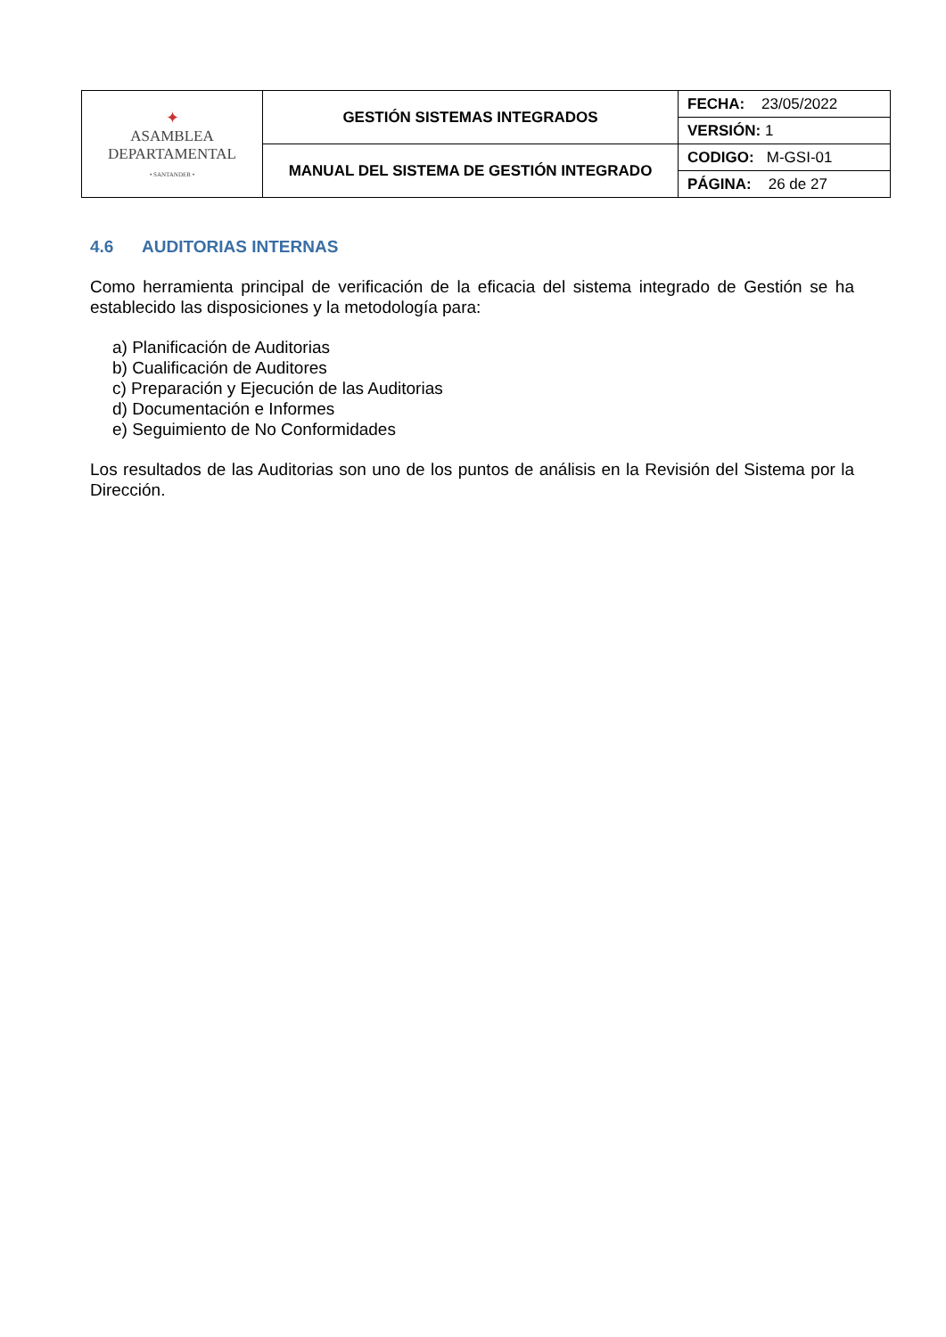| ✦ ASAMBLEA DEPARTAMENTAL • SANTANDER • | GESTIÓN SISTEMAS INTEGRADOS | FECHA: 23/05/2022 |
| | | VERSIÓN: 1 |
| | MANUAL DEL SISTEMA DE GESTIÓN INTEGRADO | CODIGO: M-GSI-01 |
| | | PÁGINA: 26 de 27 |
4.6 AUDITORIAS INTERNAS
Como herramienta principal de verificación de la eficacia del sistema integrado de Gestión se ha establecido las disposiciones y la metodología para:
a) Planificación de Auditorias
b) Cualificación de Auditores
c) Preparación y Ejecución de las Auditorias
d) Documentación e Informes
e) Seguimiento de No Conformidades
Los resultados de las Auditorias son uno de los puntos de análisis en la Revisión del Sistema por la Dirección.